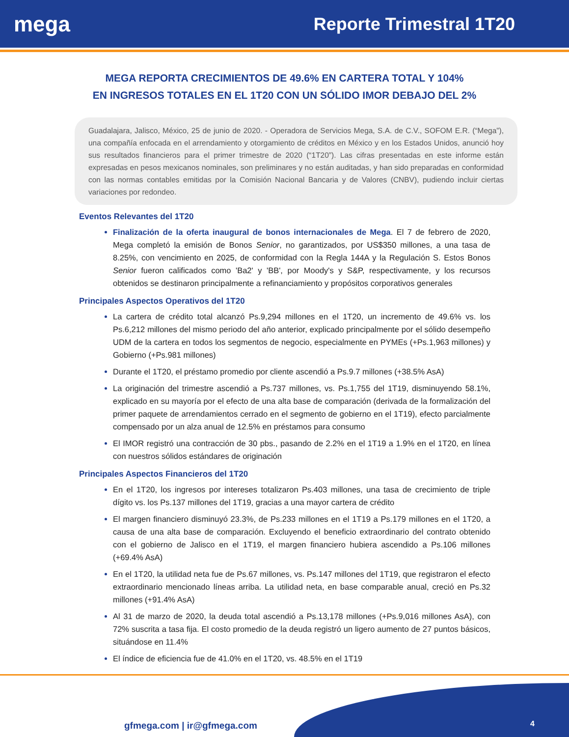mega
Reporte Trimestral 1T20
MEGA REPORTA CRECIMIENTOS DE 49.6% EN CARTERA TOTAL Y 104%
EN INGRESOS TOTALES EN EL 1T20 CON UN SÓLIDO IMOR DEBAJO DEL 2%
Guadalajara, Jalisco, México, 25 de junio de 2020. - Operadora de Servicios Mega, S.A. de C.V., SOFOM E.R. (“Mega”), una compañía enfocada en el arrendamiento y otorgamiento de créditos en México y en los Estados Unidos, anunció hoy sus resultados financieros para el primer trimestre de 2020 (“1T20”). Las cifras presentadas en este informe están expresadas en pesos mexicanos nominales, son preliminares y no están auditadas, y han sido preparadas en conformidad con las normas contables emitidas por la Comisión Nacional Bancaria y de Valores (CNBV), pudiendo incluir ciertas variaciones por redondeo.
Eventos Relevantes del 1T20
Finalización de la oferta inaugural de bonos internacionales de Mega. El 7 de febrero de 2020, Mega completó la emisión de Bonos Senior, no garantizados, por US$350 millones, a una tasa de 8.25%, con vencimiento en 2025, de conformidad con la Regla 144A y la Regulación S. Estos Bonos Senior fueron calificados como 'Ba2' y 'BB', por Moody's y S&P, respectivamente, y los recursos obtenidos se destinaron principalmente a refinanciamiento y propósitos corporativos generales
Principales Aspectos Operativos del 1T20
La cartera de crédito total alcanzó Ps.9,294 millones en el 1T20, un incremento de 49.6% vs. los Ps.6,212 millones del mismo periodo del año anterior, explicado principalmente por el sólido desempeño UDM de la cartera en todos los segmentos de negocio, especialmente en PYMEs (+Ps.1,963 millones) y Gobierno (+Ps.981 millones)
Durante el 1T20, el préstamo promedio por cliente ascendió a Ps.9.7 millones (+38.5% AsA)
La originación del trimestre ascendió a Ps.737 millones, vs. Ps.1,755 del 1T19, disminuyendo 58.1%, explicado en su mayoría por el efecto de una alta base de comparación (derivada de la formalización del primer paquete de arrendamientos cerrado en el segmento de gobierno en el 1T19), efecto parcialmente compensado por un alza anual de 12.5% en préstamos para consumo
El IMOR registró una contracción de 30 pbs., pasando de 2.2% en el 1T19 a 1.9% en el 1T20, en línea con nuestros sólidos estándares de originación
Principales Aspectos Financieros del 1T20
En el 1T20, los ingresos por intereses totalizaron Ps.403 millones, una tasa de crecimiento de triple dígito vs. los Ps.137 millones del 1T19, gracias a una mayor cartera de crédito
El margen financiero disminuyó 23.3%, de Ps.233 millones en el 1T19 a Ps.179 millones en el 1T20, a causa de una alta base de comparación. Excluyendo el beneficio extraordinario del contrato obtenido con el gobierno de Jalisco en el 1T19, el margen financiero hubiera ascendido a Ps.106 millones (+69.4% AsA)
En el 1T20, la utilidad neta fue de Ps.67 millones, vs. Ps.147 millones del 1T19, que registraron el efecto extraordinario mencionado líneas arriba. La utilidad neta, en base comparable anual, creció en Ps.32 millones (+91.4% AsA)
Al 31 de marzo de 2020, la deuda total ascendió a Ps.13,178 millones (+Ps.9,016 millones AsA), con 72% suscrita a tasa fija. El costo promedio de la deuda registró un ligero aumento de 27 puntos básicos, situándose en 11.4%
El índice de eficiencia fue de 41.0% en el 1T20, vs. 48.5% en el 1T19
gfmega.com | ir@gfmega.com 4